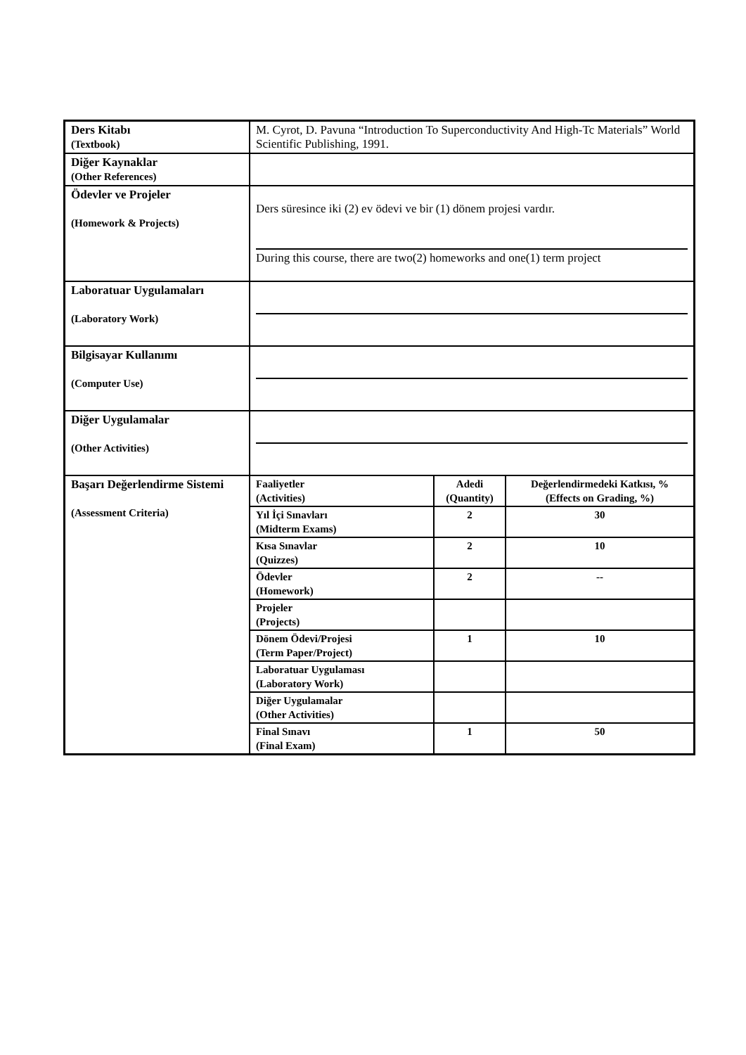| Ders Kitabı (Textbook) | M. Cyrot, D. Pavuna “Introduction To Superconductivity And High-Tc Materials” World Scientific Publishing, 1991. |
| Diğer Kaynaklar (Other References) | |
| Ödevler ve Projeler (Homework & Projects) | / Ders süresince iki (2) ev ödevi ve bir (1) dönem projesi vardır. / / During this course, there are two(2) homeworks and one(1) term project / |
| Laboratuar Uygulamaları (Laboratory Work) | |
| Bilgisayar Kullanımı (Computer Use) | |
| Diğer Uygulamalar (Other Activities) | |
| Başarı Değerlendirme Sistemi (Assessment Criteria) | / Faaliyetler (Activities) / Adedi (Quantity) / Değerlendirmedeki Katkısı, % (Effects on Grading, %) / / Yıl İçi Sınavları (Midterm Exams) / 2 / 30 / / Kısa Sınavlar (Quizzes) / 2 / 10 / / Ödevler (Homework) / 2 / -- / / Projeler (Projects) / / / / Dönem Ödevi/Projesi (Term Paper/Project) / 1 / 10 / / Laboratuar Uygulaması (Laboratory Work) / / / / Diğer Uygulamalar (Other Activities) / / / / Final Sınavı (Final Exam) / 1 / 50 / |